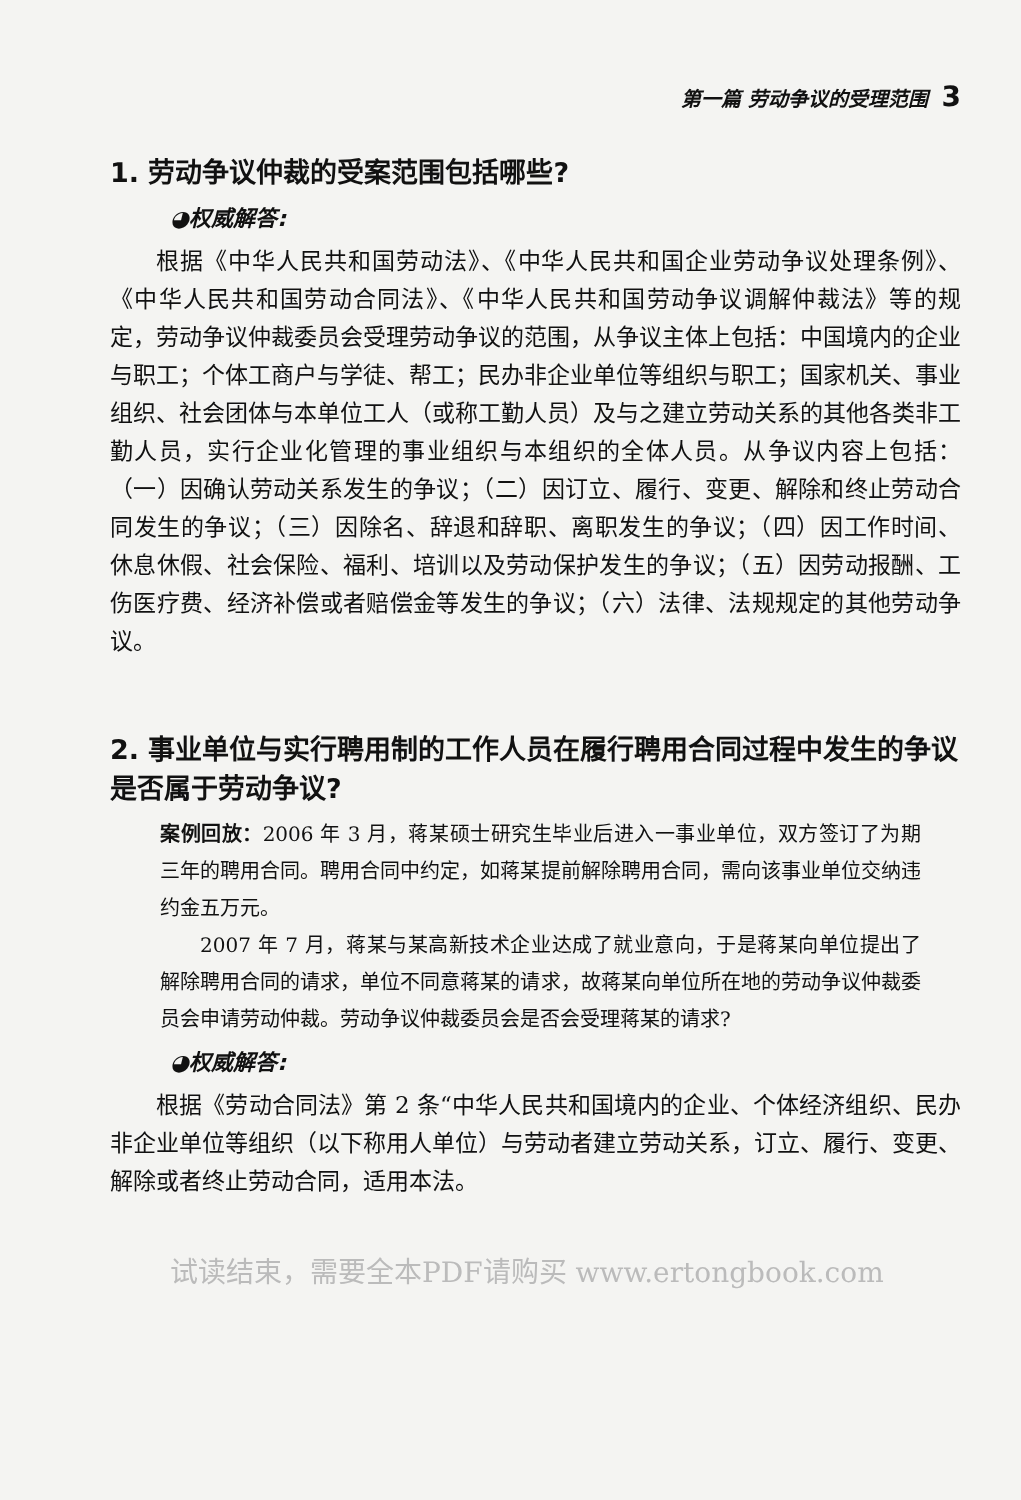第一篇 劳动争议的受理范围 3
1. 劳动争议仲裁的受案范围包括哪些?
◕权威解答:
根据《中华人民共和国劳动法》、《中华人民共和国企业劳动争议处理条例》、《中华人民共和国劳动合同法》、《中华人民共和国劳动争议调解仲裁法》等的规定，劳动争议仲裁委员会受理劳动争议的范围，从争议主体上包括：中国境内的企业与职工；个体工商户与学徒、帮工；民办非企业单位等组织与职工；国家机关、事业组织、社会团体与本单位工人（或称工勤人员）及与之建立劳动关系的其他各类非工勤人员，实行企业化管理的事业组织与本组织的全体人员。从争议内容上包括：（一）因确认劳动关系发生的争议；（二）因订立、履行、变更、解除和终止劳动合同发生的争议；（三）因除名、辞退和辞职、离职发生的争议；（四）因工作时间、休息休假、社会保险、福利、培训以及劳动保护发生的争议；（五）因劳动报酬、工伤医疗费、经济补偿或者赔偿金等发生的争议；（六）法律、法规规定的其他劳动争议。
2. 事业单位与实行聘用制的工作人员在履行聘用合同过程中发生的争议是否属于劳动争议?
案例回放：2006 年 3 月，蒋某硕士研究生毕业后进入一事业单位，双方签订了为期三年的聘用合同。聘用合同中约定，如蒋某提前解除聘用合同，需向该事业单位交纳违约金五万元。
2007 年 7 月，蒋某与某高新技术企业达成了就业意向，于是蒋某向单位提出了解除聘用合同的请求，单位不同意蒋某的请求，故蒋某向单位所在地的劳动争议仲裁委员会申请劳动仲裁。劳动争议仲裁委员会是否会受理蒋某的请求?
◕权威解答:
根据《劳动合同法》第 2 条“中华人民共和国境内的企业、个体经济组织、民办非企业单位等组织（以下称用人单位）与劳动者建立劳动关系，订立、履行、变更、解除或者终止劳动合同，适用本法。
试读结束，需要全本PDF请购买 www.ertongbook.com